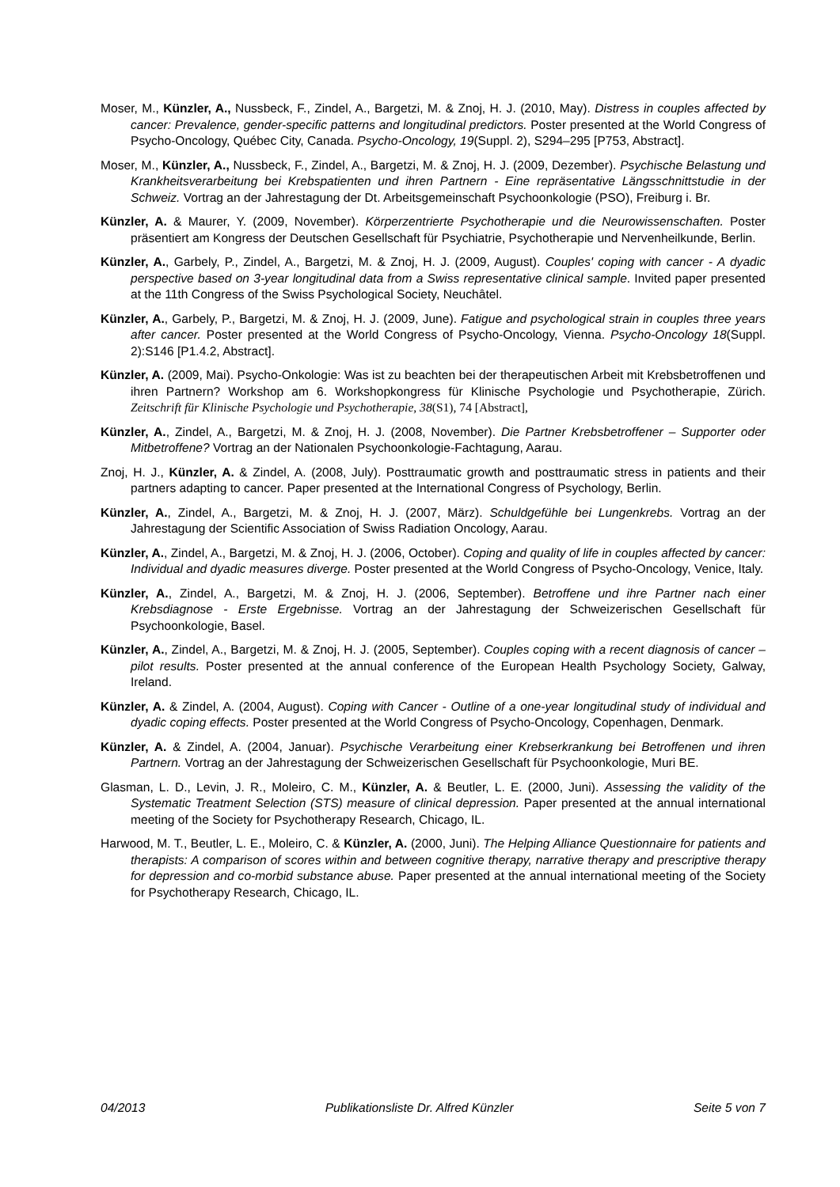Moser, M., Künzler, A., Nussbeck, F., Zindel, A., Bargetzi, M. & Znoj, H. J. (2010, May). Distress in couples affected by cancer: Prevalence, gender-specific patterns and longitudinal predictors. Poster presented at the World Congress of Psycho-Oncology, Québec City, Canada. Psycho-Oncology, 19(Suppl. 2), S294–295 [P753, Abstract].
Moser, M., Künzler, A., Nussbeck, F., Zindel, A., Bargetzi, M. & Znoj, H. J. (2009, Dezember). Psychische Belastung und Krankheitsverarbeitung bei Krebspatienten und ihren Partnern - Eine repräsentative Längsschnittstudie in der Schweiz. Vortrag an der Jahrestagung der Dt. Arbeitsgemeinschaft Psychoonkologie (PSO), Freiburg i. Br.
Künzler, A. & Maurer, Y. (2009, November). Körperzentrierte Psychotherapie und die Neurowissenschaften. Poster präsentiert am Kongress der Deutschen Gesellschaft für Psychiatrie, Psychotherapie und Nervenheilkunde, Berlin.
Künzler, A., Garbely, P., Zindel, A., Bargetzi, M. & Znoj, H. J. (2009, August). Couples' coping with cancer - A dyadic perspective based on 3-year longitudinal data from a Swiss representative clinical sample. Invited paper presented at the 11th Congress of the Swiss Psychological Society, Neuchâtel.
Künzler, A., Garbely, P., Bargetzi, M. & Znoj, H. J. (2009, June). Fatigue and psychological strain in couples three years after cancer. Poster presented at the World Congress of Psycho-Oncology, Vienna. Psycho-Oncology 18(Suppl. 2):S146 [P1.4.2, Abstract].
Künzler, A. (2009, Mai). Psycho-Onkologie: Was ist zu beachten bei der therapeutischen Arbeit mit Krebsbetroffenen und ihren Partnern? Workshop am 6. Workshopkongress für Klinische Psychologie und Psychotherapie, Zürich. Zeitschrift für Klinische Psychologie und Psychotherapie, 38(S1), 74 [Abstract],
Künzler, A., Zindel, A., Bargetzi, M. & Znoj, H. J. (2008, November). Die Partner Krebsbetroffener – Supporter oder Mitbetroffene? Vortrag an der Nationalen Psychoonkologie-Fachtagung, Aarau.
Znoj, H. J., Künzler, A. & Zindel, A. (2008, July). Posttraumatic growth and posttraumatic stress in patients and their partners adapting to cancer. Paper presented at the International Congress of Psychology, Berlin.
Künzler, A., Zindel, A., Bargetzi, M. & Znoj, H. J. (2007, März). Schuldgefühle bei Lungenkrebs. Vortrag an der Jahrestagung der Scientific Association of Swiss Radiation Oncology, Aarau.
Künzler, A., Zindel, A., Bargetzi, M. & Znoj, H. J. (2006, October). Coping and quality of life in couples affected by cancer: Individual and dyadic measures diverge. Poster presented at the World Congress of Psycho-Oncology, Venice, Italy.
Künzler, A., Zindel, A., Bargetzi, M. & Znoj, H. J. (2006, September). Betroffene und ihre Partner nach einer Krebsdiagnose - Erste Ergebnisse. Vortrag an der Jahrestagung der Schweizerischen Gesellschaft für Psychoonkologie, Basel.
Künzler, A., Zindel, A., Bargetzi, M. & Znoj, H. J. (2005, September). Couples coping with a recent diagnosis of cancer – pilot results. Poster presented at the annual conference of the European Health Psychology Society, Galway, Ireland.
Künzler, A. & Zindel, A. (2004, August). Coping with Cancer - Outline of a one-year longitudinal study of individual and dyadic coping effects. Poster presented at the World Congress of Psycho-Oncology, Copenhagen, Denmark.
Künzler, A. & Zindel, A. (2004, Januar). Psychische Verarbeitung einer Krebserkrankung bei Betroffenen und ihren Partnern. Vortrag an der Jahrestagung der Schweizerischen Gesellschaft für Psychoonkologie, Muri BE.
Glasman, L. D., Levin, J. R., Moleiro, C. M., Künzler, A. & Beutler, L. E. (2000, Juni). Assessing the validity of the Systematic Treatment Selection (STS) measure of clinical depression. Paper presented at the annual international meeting of the Society for Psychotherapy Research, Chicago, IL.
Harwood, M. T., Beutler, L. E., Moleiro, C. & Künzler, A. (2000, Juni). The Helping Alliance Questionnaire for patients and therapists: A comparison of scores within and between cognitive therapy, narrative therapy and prescriptive therapy for depression and co-morbid substance abuse. Paper presented at the annual international meeting of the Society for Psychotherapy Research, Chicago, IL.
04/2013 Publikationsliste Dr. Alfred Künzler Seite 5 von 7